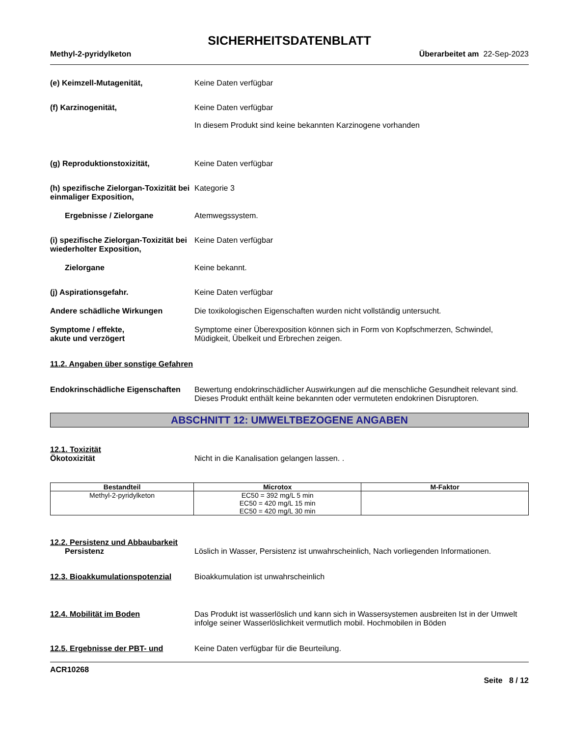SICHERHEITSDATENBLATT
Methyl-2-pyridylketon Überarbeitet am 22-Sep-2023
(e) Keimzell-Mutagenität, Keine Daten verfügbar
(f) Karzinogenität, Keine Daten verfügbar
In diesem Produkt sind keine bekannten Karzinogene vorhanden
(g) Reproduktionstoxizität, Keine Daten verfügbar
(h) spezifische Zielorgan-Toxizität bei einmaliger Exposition,
Kategorie 3
Ergebnisse / Zielorgane Atemwegssystem.
(i) spezifische Zielorgan-Toxizität bei wiederholter Exposition,
Keine Daten verfügbar
Zielorgane Keine bekannt.
(j) Aspirationsgefahr. Keine Daten verfügbar
Andere schädliche Wirkungen Die toxikologischen Eigenschaften wurden nicht vollständig untersucht.
Symptome / effekte,
akute und verzögert
Symptome einer Überexposition können sich in Form von Kopfschmerzen, Schwindel, Müdigkeit, Übelkeit und Erbrechen zeigen.
11.2. Angaben über sonstige Gefahren
Endokrinschädliche Eigenschaften
Bewertung endokrinschädlicher Auswirkungen auf die menschliche Gesundheit relevant sind. Dieses Produkt enthält keine bekannten oder vermuteten endokrinen Disruptoren.
ABSCHNITT 12: UMWELTBEZOGENE ANGABEN
12.1. Toxizität
Ökotoxizität Nicht in die Kanalisation gelangen lassen. .
| Bestandteil | Microtox | M-Faktor |
| --- | --- | --- |
| Methyl-2-pyridylketon | EC50 = 392 mg/L 5 min EC50 = 420 mg/L 15 min EC50 = 420 mg/L 30 min | |
12.2. Persistenz und Abbaubarkeit
Persistenz Löslich in Wasser, Persistenz ist unwahrscheinlich, Nach vorliegenden Informationen.
12.3. Bioakkumulationspotenzial
Bioakkumulation ist unwahrscheinlich
12.4. Mobilität im Boden Das Produkt ist wasserlöslich und kann sich in Wassersystemen ausbreiten Ist in der Umwelt infolge seiner Wasserlöslichkeit vermutlich mobil. Hochmobilen in Böden
12.5. Ergebnisse der PBT- und Keine Daten verfügbar für die Beurteilung.
ACR10268
Seite 8 / 12